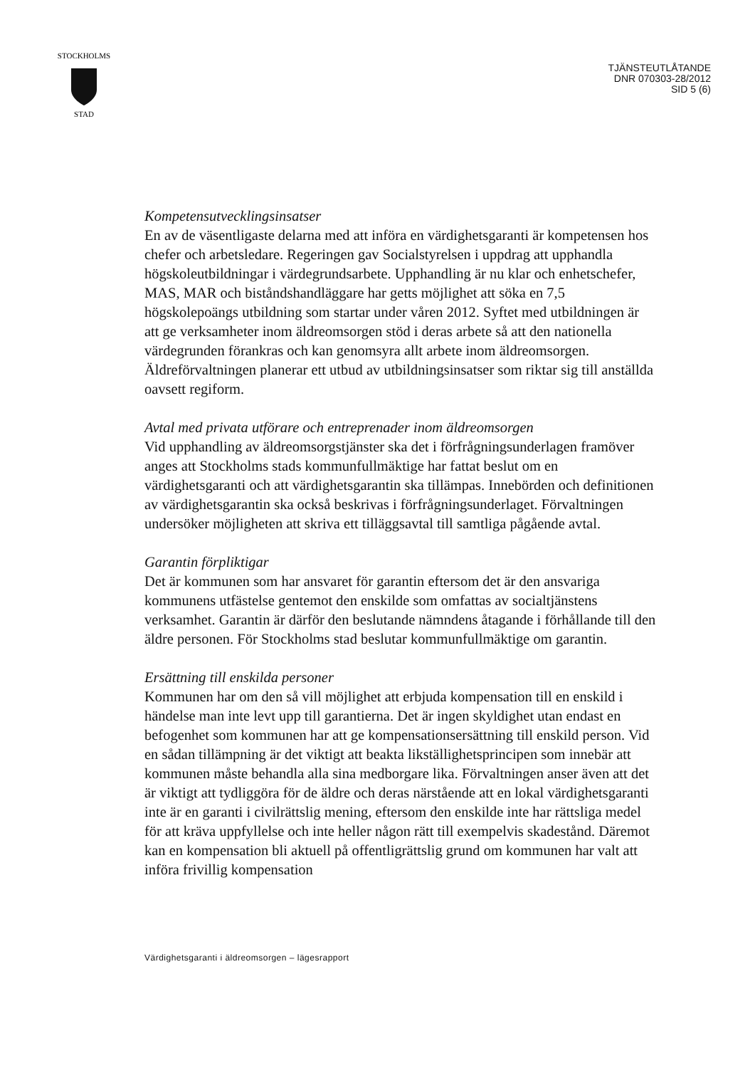STOCKHOLMS
STAD
TJÄNSTEUTLÅTANDE
DNR 070303-28/2012
SID 5 (6)
Kompetensutvecklingsinsatser
En av de väsentligaste delarna med att införa en värdighetsgaranti är kompetensen hos chefer och arbetsledare. Regeringen gav Socialstyrelsen i uppdrag att upphandla högskoleutbildningar i värdegrundsarbete. Upphandling är nu klar och enhetschefer, MAS, MAR och biståndshandläggare har getts möjlighet att söka en 7,5 högskolepoängs utbildning som startar under våren 2012. Syftet med utbildningen är att ge verksamheter inom äldreomsorgen stöd i deras arbete så att den nationella värdegrunden förankras och kan genomsyra allt arbete inom äldreomsorgen. Äldreförvaltningen planerar ett utbud av utbildningsinsatser som riktar sig till anställda oavsett regiform.
Avtal med privata utförare och entreprenader inom äldreomsorgen
Vid upphandling av äldreomsorgstjänster ska det i förfrågningsunderlagen framöver anges att Stockholms stads kommunfullmäktige har fattat beslut om en värdighetsgaranti och att värdighetsgarantin ska tillämpas. Innebörden och definitionen av värdighetsgarantin ska också beskrivas i förfrågningsunderlaget. Förvaltningen undersöker möjligheten att skriva ett tilläggsavtal till samtliga pågående avtal.
Garantin förpliktigar
Det är kommunen som har ansvaret för garantin eftersom det är den ansvariga kommunens utfästelse gentemot den enskilde som omfattas av socialtjänstens verksamhet. Garantin är därför den beslutande nämndens åtagande i förhållande till den äldre personen. För Stockholms stad beslutar kommunfullmäktige om garantin.
Ersättning till enskilda personer
Kommunen har om den så vill möjlighet att erbjuda kompensation till en enskild i händelse man inte levt upp till garantierna. Det är ingen skyldighet utan endast en befogenhet som kommunen har att ge kompensationsersättning till enskild person. Vid en sådan tillämpning är det viktigt att beakta likställighetsprincipen som innebär att kommunen måste behandla alla sina medborgare lika. Förvaltningen anser även att det är viktigt att tydliggöra för de äldre och deras närstående att en lokal värdighetsgaranti inte är en garanti i civilrättslig mening, eftersom den enskilde inte har rättsliga medel för att kräva uppfyllelse och inte heller någon rätt till exempelvis skadestånd. Däremot kan en kompensation bli aktuell på offentligrättslig grund om kommunen har valt att införa frivillig kompensation
Värdighetsgaranti i äldreomsorgen – lägesrapport